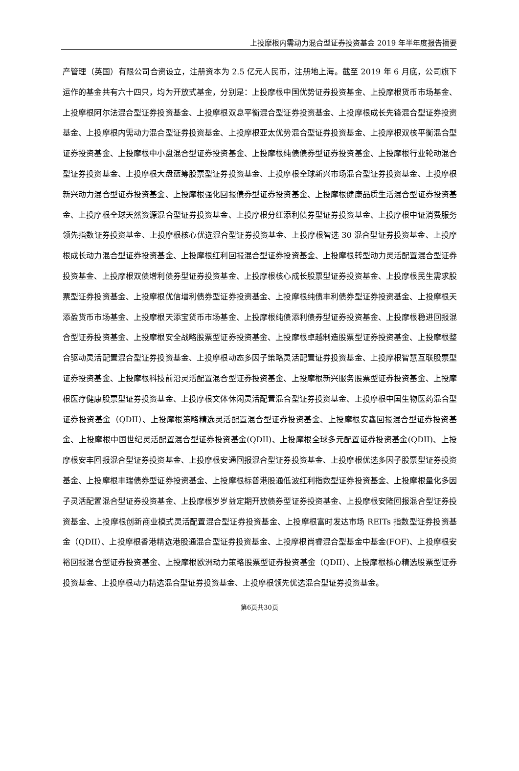上投摩根内需动力混合型证券投资基金 2019 年半年度报告摘要
产管理（英国）有限公司合资设立，注册资本为 2.5 亿元人民币，注册地上海。截至 2019 年 6 月底，公司旗下运作的基金共有六十四只，均为开放式基金，分别是：上投摩根中国优势证券投资基金、上投摩根货币市场基金、上投摩根阿尔法混合型证券投资基金、上投摩根双息平衡混合型证券投资基金、上投摩根成长先锋混合型证券投资基金、上投摩根内需动力混合型证券投资基金、上投摩根亚太优势混合型证券投资基金、上投摩根双核平衡混合型证券投资基金、上投摩根中小盘混合型证券投资基金、上投摩根纯债债券型证券投资基金、上投摩根行业轮动混合型证券投资基金、上投摩根大盘蓝筹股票型证券投资基金、上投摩根全球新兴市场混合型证券投资基金、上投摩根新兴动力混合型证券投资基金、上投摩根强化回报债券型证券投资基金、上投摩根健康品质生活混合型证券投资基金、上投摩根全球天然资源混合型证券投资基金、上投摩根分红添利债券型证券投资基金、上投摩根中证消费服务领先指数证券投资基金、上投摩根核心优选混合型证券投资基金、上投摩根智选 30 混合型证券投资基金、上投摩根成长动力混合型证券投资基金、上投摩根红利回报混合型证券投资基金、上投摩根转型动力灵活配置混合型证券投资基金、上投摩根双债增利债券型证券投资基金、上投摩根核心成长股票型证券投资基金、上投摩根民生需求股票型证券投资基金、上投摩根优信增利债券型证券投资基金、上投摩根纯债丰利债券型证券投资基金、上投摩根天添盈货币市场基金、上投摩根天添宝货币市场基金、上投摩根纯债添利债券型证券投资基金、上投摩根稳进回报混合型证券投资基金、上投摩根安全战略股票型证券投资基金、上投摩根卓越制造股票型证券投资基金、上投摩根整合驱动灵活配置混合型证券投资基金、上投摩根动态多因子策略灵活配置证券投资基金、上投摩根智慧互联股票型证券投资基金、上投摩根科技前沿灵活配置混合型证券投资基金、上投摩根新兴服务股票型证券投资基金、上投摩根医疗健康股票型证券投资基金、上投摩根文体休闲灵活配置混合型证券投资基金、上投摩根中国生物医药混合型证券投资基金（QDII）、上投摩根策略精选灵活配置混合型证券投资基金、上投摩根安鑫回报混合型证券投资基金、上投摩根中国世纪灵活配置混合型证券投资基金(QDII)、上投摩根全球多元配置证券投资基金(QDII)、上投摩根安丰回报混合型证券投资基金、上投摩根安通回报混合型证券投资基金、上投摩根优选多因子股票型证券投资基金、上投摩根丰瑞债券型证券投资基金、上投摩根标普港股通低波红利指数型证券投资基金、上投摩根量化多因子灵活配置混合型证券投资基金、上投摩根岁岁益定期开放债券型证券投资基金、上投摩根安隆回报混合型证券投资基金、上投摩根创新商业模式灵活配置混合型证券投资基金、上投摩根富时发达市场 REITs 指数型证券投资基金（QDII）、上投摩根香港精选港股通混合型证券投资基金、上投摩根尚睿混合型基金中基金(FOF)、上投摩根安裕回报混合型证券投资基金、上投摩根欧洲动力策略股票型证券投资基金（QDII）、上投摩根核心精选股票型证券投资基金、上投摩根动力精选混合型证券投资基金、上投摩根领先优选混合型证券投资基金。
第6页共30页